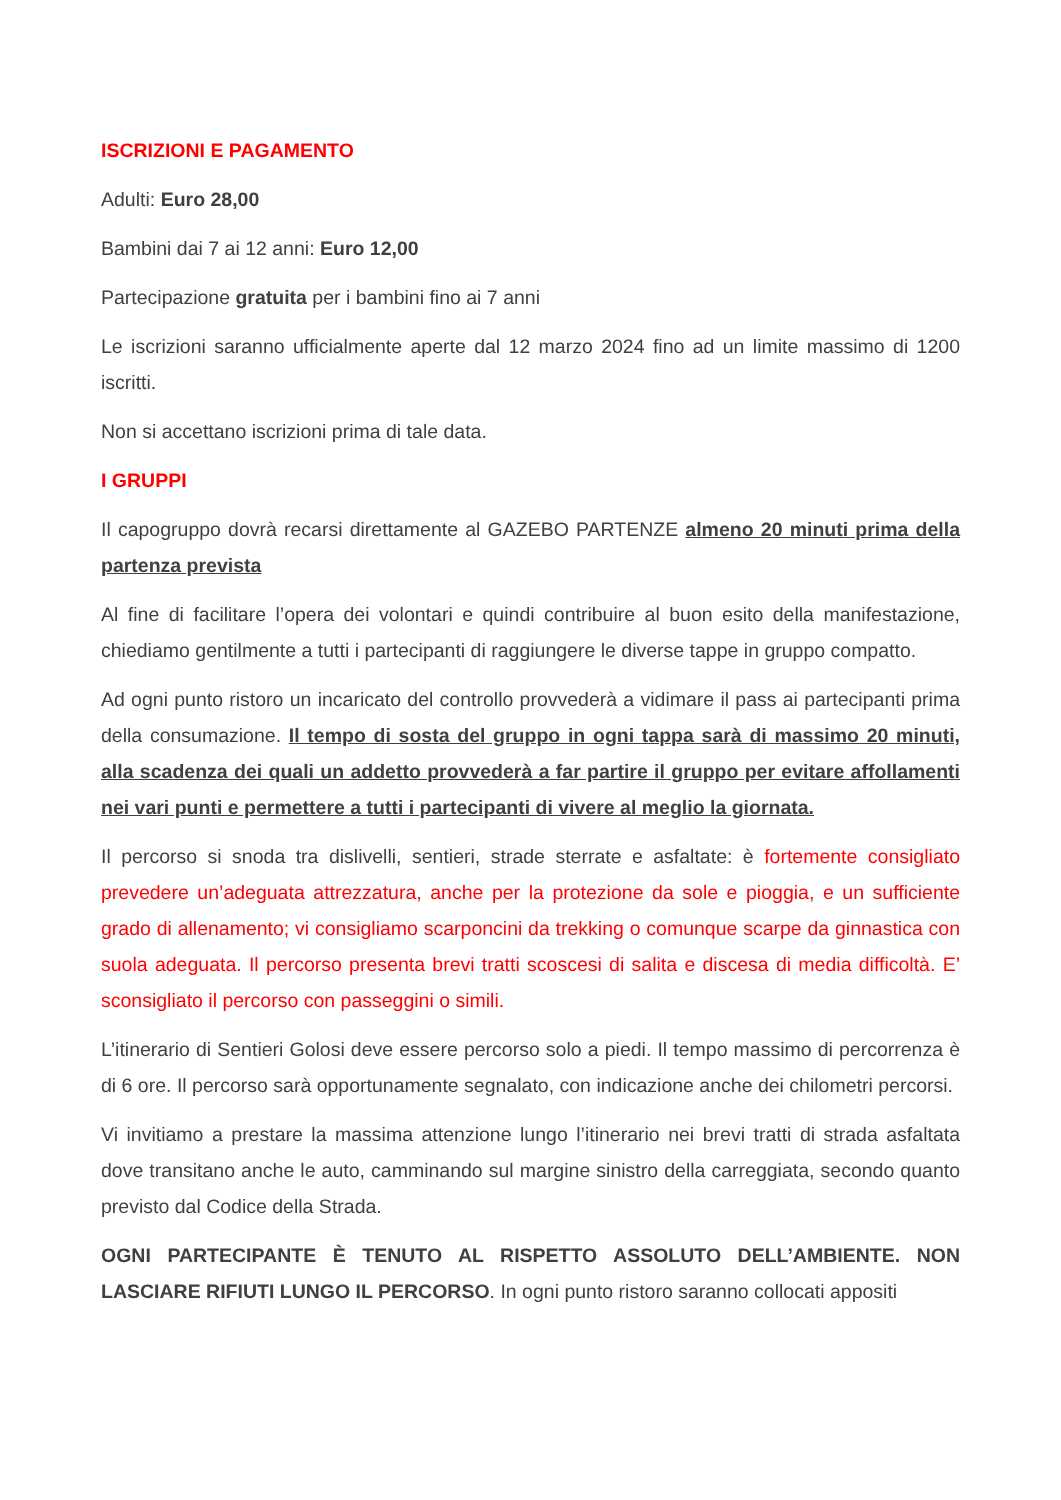ISCRIZIONI E PAGAMENTO
Adulti: Euro 28,00
Bambini dai 7 ai 12 anni: Euro 12,00
Partecipazione gratuita per i bambini fino ai 7 anni
Le iscrizioni saranno ufficialmente aperte dal 12 marzo 2024 fino ad un limite massimo di 1200 iscritti.
Non si accettano iscrizioni prima di tale data.
I GRUPPI
Il capogruppo dovrà recarsi direttamente al GAZEBO PARTENZE almeno 20 minuti prima della partenza prevista
Al fine di facilitare l’opera dei volontari e quindi contribuire al buon esito della manifestazione, chiediamo gentilmente a tutti i partecipanti di raggiungere le diverse tappe in gruppo compatto.
Ad ogni punto ristoro un incaricato del controllo provvederà a vidimare il pass ai partecipanti prima della consumazione. Il tempo di sosta del gruppo in ogni tappa sarà di massimo 20 minuti, alla scadenza dei quali un addetto provvederà a far partire il gruppo per evitare affollamenti nei vari punti e permettere a tutti i partecipanti di vivere al meglio la giornata.
Il percorso si snoda tra dislivelli, sentieri, strade sterrate e asfaltate: è fortemente consigliato prevedere un’adeguata attrezzatura, anche per la protezione da sole e pioggia, e un sufficiente grado di allenamento; vi consigliamo scarponcini da trekking o comunque scarpe da ginnastica con suola adeguata. Il percorso presenta brevi tratti scoscesi di salita e discesa di media difficoltà. E’ sconsigliato il percorso con passeggini o simili.
L’itinerario di Sentieri Golosi deve essere percorso solo a piedi. Il tempo massimo di percorrenza è di 6 ore. Il percorso sarà opportunamente segnalato, con indicazione anche dei chilometri percorsi.
Vi invitiamo a prestare la massima attenzione lungo l’itinerario nei brevi tratti di strada asfaltata dove transitano anche le auto, camminando sul margine sinistro della carreggiata, secondo quanto previsto dal Codice della Strada.
OGNI PARTECIPANTE È TENUTO AL RISPETTO ASSOLUTO DELL’AMBIENTE. NON LASCIARE RIFIUTI LUNGO IL PERCORSO. In ogni punto ristoro saranno collocati appositi